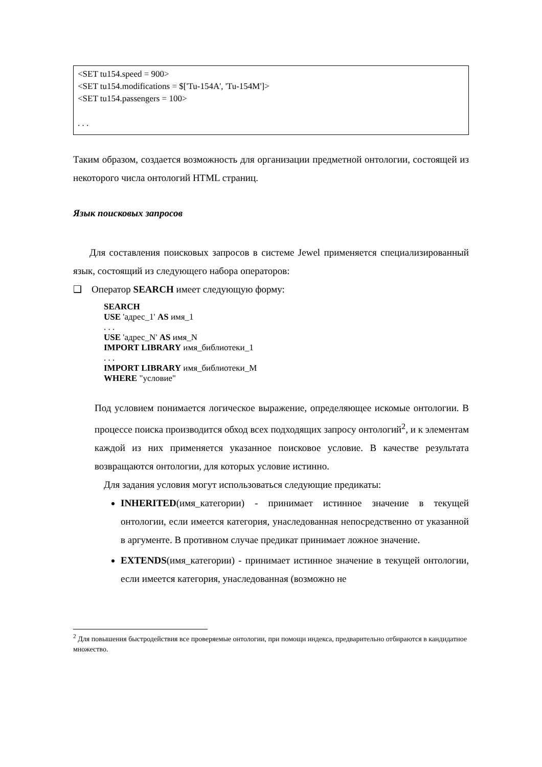<SET tu154.speed = 900>
<SET tu154.modifications = $['Tu-154A', 'Tu-154M']>
<SET tu154.passengers = 100>
. . .
Таким образом, создается возможность для организации предметной онтологии, состоящей из некоторого числа онтологий HTML страниц.
Язык поисковых запросов
Для составления поисковых запросов в системе Jewel применяется специализированный язык, состоящий из следующего набора операторов:
❑ Оператор SEARCH имеет следующую форму:
SEARCH
USE 'адрес_1' AS имя_1
. . .
USE 'адрес_N' AS имя_N
IMPORT LIBRARY имя_библиотеки_1
. . .
IMPORT LIBRARY имя_библиотеки_M
WHERE "условие"
Под условием понимается логическое выражение, определяющее искомые онтологии. В процессе поиска производится обход всех подходящих запросу онтологий<sup>2</sup>, и к элементам каждой из них применяется указанное поисковое условие. В качестве результата возвращаются онтологии, для которых условие истинно.
Для задания условия могут использоваться следующие предикаты:
INHERITED(имя_категории) - принимает истинное значение в текущей онтологии, если имеется категория, унаследованная непосредственно от указанной в аргументе. В противном случае предикат принимает ложное значение.
EXTENDS(имя_категории) - принимает истинное значение в текущей онтологии, если имеется категория, унаследованная (возможно не
<sup>2</sup> Для повышения быстродействия все проверяемые онтологии, при помощи индекса, предварительно отбираются в кандидатное множество.